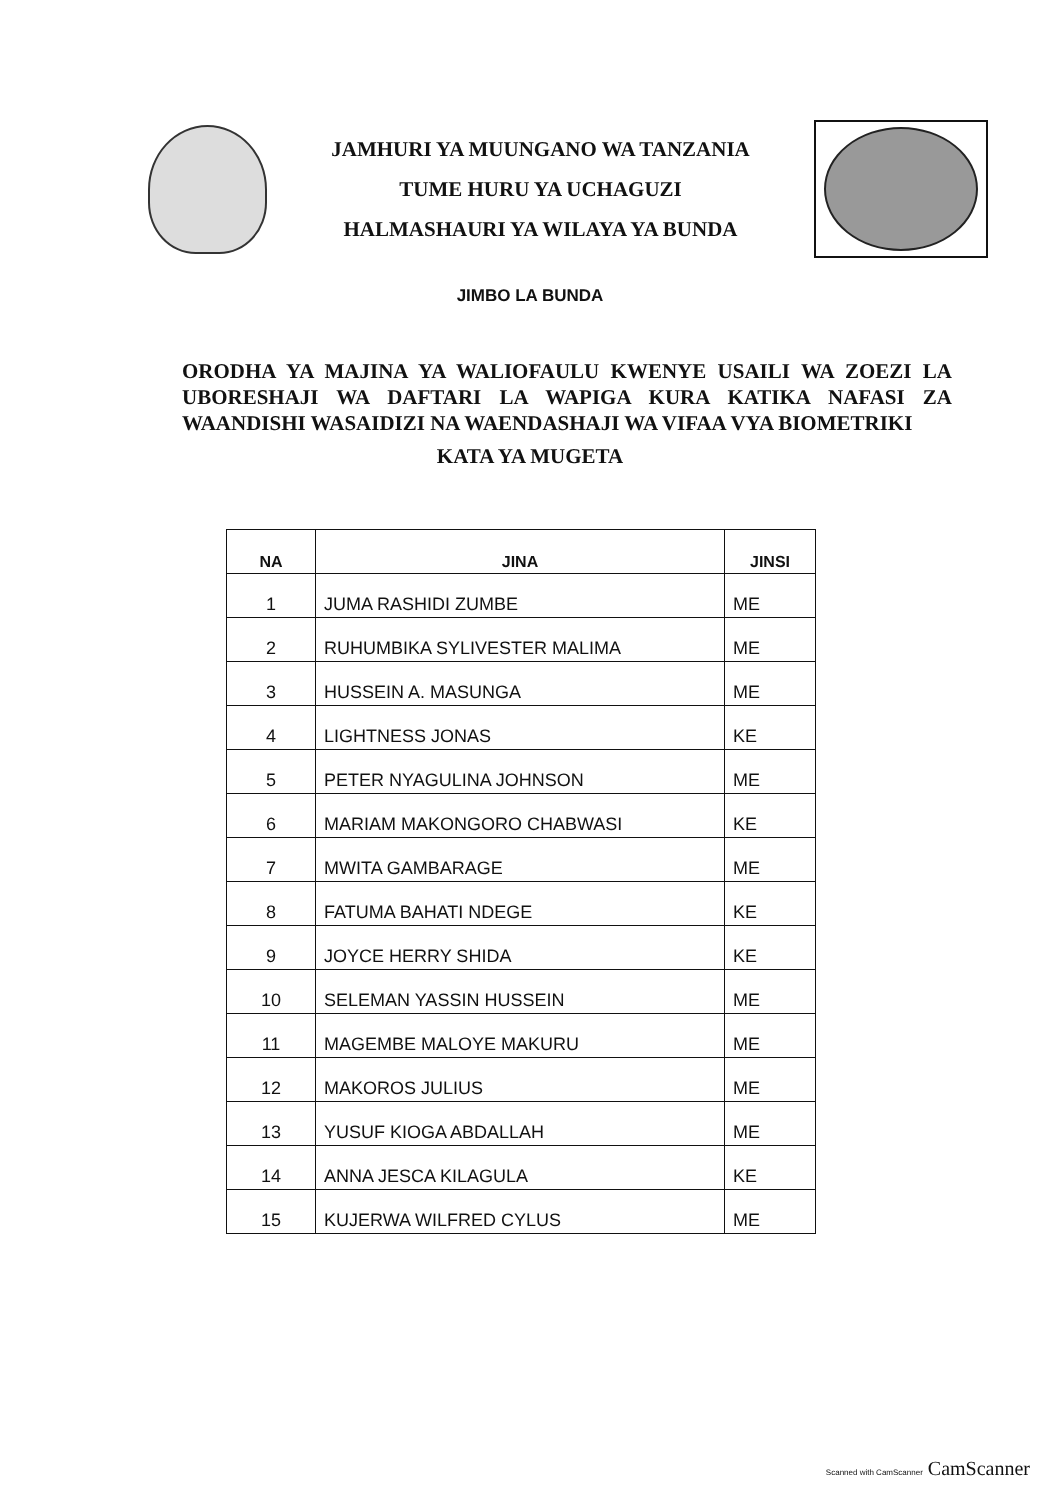JAMHURI YA MUUNGANO WA TANZANIA
TUME HURU YA UCHAGUZI
HALMASHAURI YA WILAYA YA BUNDA
JIMBO LA BUNDA
ORODHA YA MAJINA YA WALIOFAULU KWENYE USAILI WA ZOEZI LA UBORESHAJI WA DAFTARI LA WAPIGA KURA KATIKA NAFASI ZA WAANDISHI WASAIDIZI NA WAENDASHAJI WA VIFAA VYA BIOMETRIKI
KATA YA MUGETA
| NA | JINA | JINSI |
| --- | --- | --- |
| 1 | JUMA RASHIDI ZUMBE | ME |
| 2 | RUHUMBIKA SYLIVESTER MALIMA | ME |
| 3 | HUSSEIN A. MASUNGA | ME |
| 4 | LIGHTNESS JONAS | KE |
| 5 | PETER NYAGULINA JOHNSON | ME |
| 6 | MARIAM MAKONGORO CHABWASI | KE |
| 7 | MWITA GAMBARAGE | ME |
| 8 | FATUMA BAHATI NDEGE | KE |
| 9 | JOYCE HERRY SHIDA | KE |
| 10 | SELEMAN YASSIN HUSSEIN | ME |
| 11 | MAGEMBE MALOYE MAKURU | ME |
| 12 | MAKOROS JULIUS | ME |
| 13 | YUSUF KIOGA ABDALLAH | ME |
| 14 | ANNA JESCA KILAGULA | KE |
| 15 | KUJERWA WILFRED CYLUS | ME |
Scanned with CamScanner CamScanner